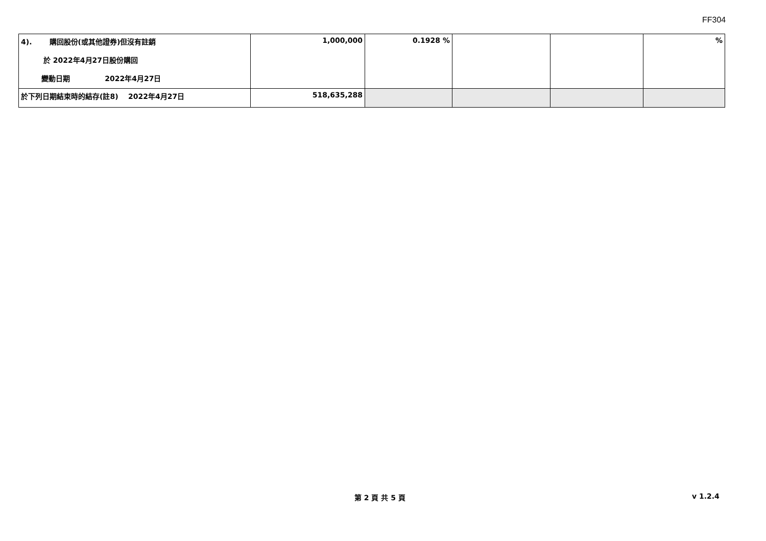FF304
| 4). 購回股份(或其他證券)但沒有註銷 於 2022年4月27日股份購回 變動日期 2022年4月27日 | 1,000,000 | 0.1928 % | | | % |
| 於下列日期結束時的結存(註8) 2022年4月27日 | 518,635,288 | | | | |
第 2 頁 共 5 頁 v 1.2.4